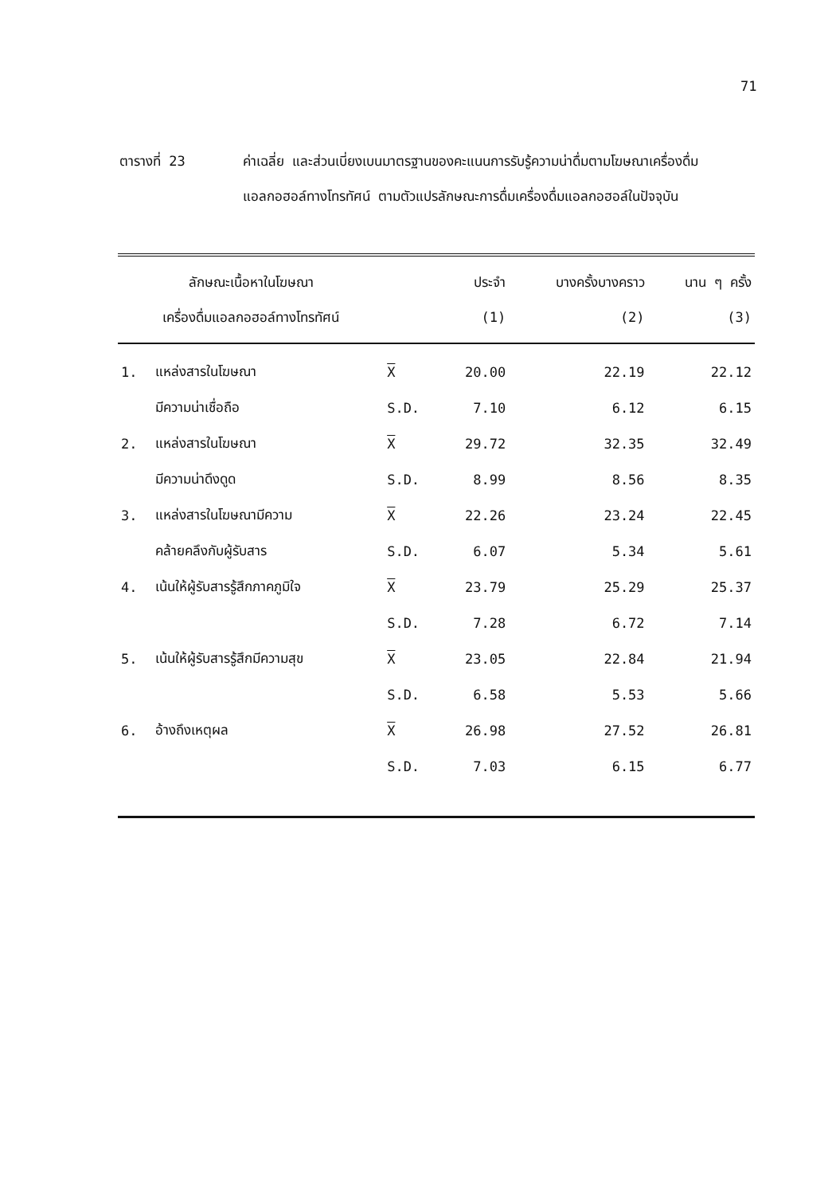71
ตารางที่ 23 ค่าเฉลี่ย และส่วนเบี่ยงเบนมาตรฐานของคะแนนการรับรู้ความน่าดื่มตามโฆษณาเครื่องดื่มแอลกอฮอล์ทางโทรทัศน์ ตามตัวแปรลักษณะการดื่มเครื่องดื่มแอลกอฮอล์ในปัจจุบัน
| ลักษณะเนื้อหาในโฆษณา เครื่องดื่มแอลกอฮอล์ทางโทรทัศน์ | | | ประจำ (1) | บางครั้งบางคราว (2) | นาน ๆ ครั้ง (3) |
| --- | --- | --- | --- | --- | --- |
| 1. | แหล่งสารในโฆษณา | X | 20.00 | 22.19 | 22.12 |
| | มีความน่าเชื่อถือ | S.D. | 7.10 | 6.12 | 6.15 |
| 2. | แหล่งสารในโฆษณา | X | 29.72 | 32.35 | 32.49 |
| | มีความน่าดึงดูด | S.D. | 8.99 | 8.56 | 8.35 |
| 3. | แหล่งสารในโฆษณามีความ | X | 22.26 | 23.24 | 22.45 |
| | คล้ายคลึงกับผู้รับสาร | S.D. | 6.07 | 5.34 | 5.61 |
| 4. | เน้นให้ผู้รับสารรู้สึกภาคภูมิใจ | X | 23.79 | 25.29 | 25.37 |
| | | S.D. | 7.28 | 6.72 | 7.14 |
| 5. | เน้นให้ผู้รับสารรู้สึกมีความสุข | X | 23.05 | 22.84 | 21.94 |
| | | S.D. | 6.58 | 5.53 | 5.66 |
| 6. | อ้างถึงเหตุผล | X | 26.98 | 27.52 | 26.81 |
| | | S.D. | 7.03 | 6.15 | 6.77 |